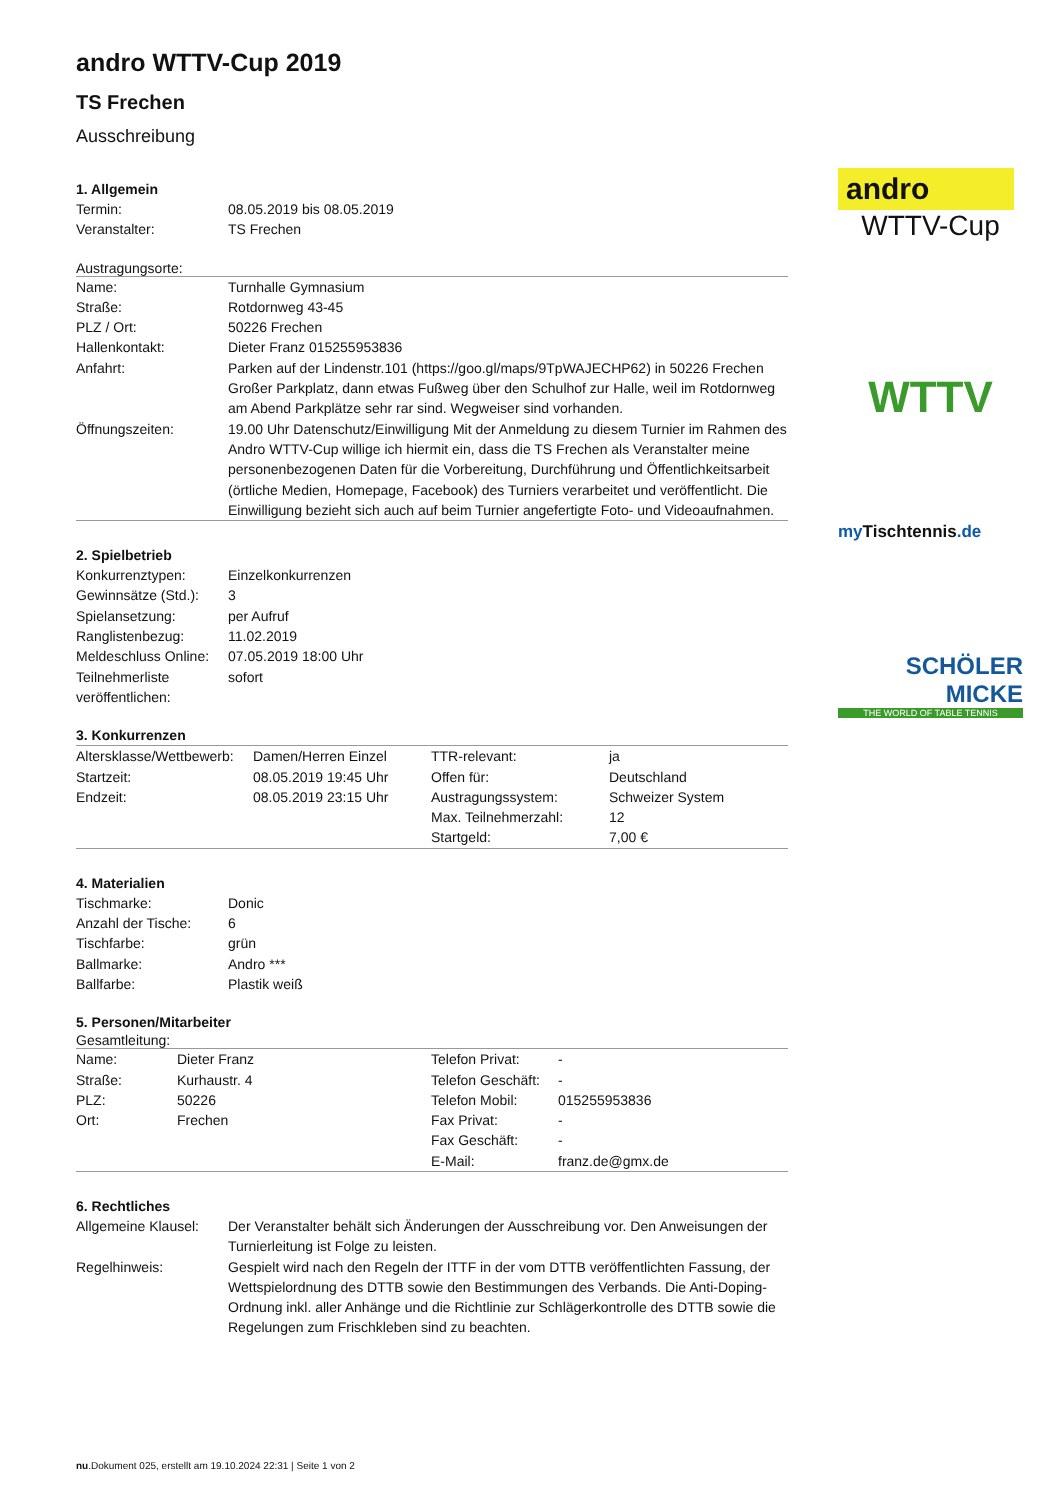andro WTTV-Cup 2019
TS Frechen
Ausschreibung
1. Allgemein
| Termin: | 08.05.2019 bis 08.05.2019 |
| Veranstalter: | TS Frechen |
Austragungsorte:
| Name: | Turnhalle Gymnasium |
| Straße: | Rotdornweg 43-45 |
| PLZ / Ort: | 50226 Frechen |
| Hallenkontakt: | Dieter Franz 015255953836 |
| Anfahrt: | Parken auf der Lindenstr.101 (https://goo.gl/maps/9TpWAJECHP62) in 50226 Frechen Großer Parkplatz, dann etwas Fußweg über den Schulhof zur Halle, weil im Rotdornweg am Abend Parkplätze sehr rar sind. Wegweiser sind vorhanden. |
| Öffnungszeiten: | 19.00 Uhr Datenschutz/Einwilligung Mit der Anmeldung zu diesem Turnier im Rahmen des Andro WTTV-Cup willige ich hiermit ein, dass die TS Frechen als Veranstalter meine personenbezogenen Daten für die Vorbereitung, Durchführung und Öffentlichkeitsarbeit (örtliche Medien, Homepage, Facebook) des Turniers verarbeitet und veröffentlicht. Die Einwilligung bezieht sich auch auf beim Turnier angefertigte Foto- und Videoaufnahmen. |
2. Spielbetrieb
| Konkurrenztypen: | Einzelkonkurrenzen |
| Gewinnsätze (Std.): | 3 |
| Spielansetzung: | per Aufruf |
| Ranglistenbezug: | 11.02.2019 |
| Meldeschluss Online: | 07.05.2019 18:00 Uhr |
| Teilnehmerliste veröffentlichen: | sofort |
3. Konkurrenzen
| Altersklasse/Wettbewerb: | Damen/Herren Einzel | TTR-relevant: | ja |
| Startzeit: | 08.05.2019 19:45 Uhr | Offen für: | Deutschland |
| Endzeit: | 08.05.2019 23:15 Uhr | Austragungssystem: | Schweizer System |
| | | Max. Teilnehmerzahl: | 12 |
| | | Startgeld: | 7,00 € |
4. Materialien
| Tischmarke: | Donic |
| Anzahl der Tische: | 6 |
| Tischfarbe: | grün |
| Ballmarke: | Andro *** |
| Ballfarbe: | Plastik weiß |
5. Personen/Mitarbeiter
Gesamtleitung:
| Name: | Dieter Franz | Telefon Privat: | - |
| Straße: | Kurhaustr. 4 | Telefon Geschäft: | - |
| PLZ: | 50226 | Telefon Mobil: | 015255953836 |
| Ort: | Frechen | Fax Privat: | - |
| | | Fax Geschäft: | - |
| | | E-Mail: | franz.de@gmx.de |
6. Rechtliches
| Allgemeine Klausel: | Der Veranstalter behält sich Änderungen der Ausschreibung vor. Den Anweisungen der Turnierleitung ist Folge zu leisten. |
| Regelhinweis: | Gespielt wird nach den Regeln der ITTF in der vom DTTB veröffentlichten Fassung, der Wettspielordnung des DTTB sowie den Bestimmungen des Verbands. Die Anti-Doping-Ordnung inkl. aller Anhänge und die Richtlinie zur Schlägerkontrolle des DTTB sowie die Regelungen zum Frischkleben sind zu beachten. |
andro
WTTV-Cup
WTTV
my Tischtennis.de
SCHÖLER
MICKE
THE WORLD OF TABLE TENNIS
nu.Dokument 025, erstellt am 19.10.2024 22:31 | Seite 1 von 2